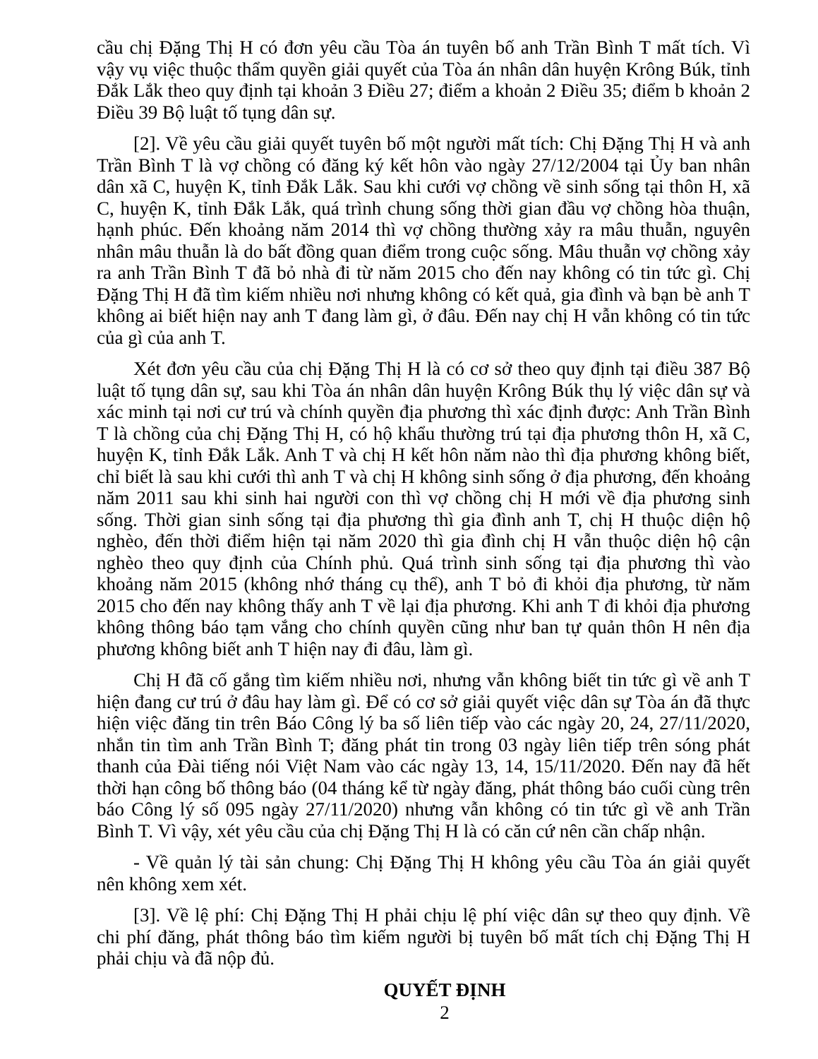cầu chị Đặng Thị H có đơn yêu cầu Tòa án tuyên bố anh Trần Bình T mất tích. Vì vậy vụ việc thuộc thẩm quyền giải quyết của Tòa án nhân dân huyện Krông Búk, tỉnh Đắk Lắk theo quy định tại khoản 3 Điều 27; điểm a khoản 2 Điều 35; điểm b khoản 2 Điều 39 Bộ luật tố tụng dân sự.
[2]. Về yêu cầu giải quyết tuyên bố một người mất tích: Chị Đặng Thị H và anh Trần Bình T là vợ chồng có đăng ký kết hôn vào ngày 27/12/2004 tại Ủy ban nhân dân xã C, huyện K, tỉnh Đắk Lắk. Sau khi cưới vợ chồng về sinh sống tại thôn H, xã C, huyện K, tỉnh Đắk Lắk, quá trình chung sống thời gian đầu vợ chồng hòa thuận, hạnh phúc. Đến khoảng năm 2014 thì vợ chồng thường xảy ra mâu thuẫn, nguyên nhân mâu thuẫn là do bất đồng quan điểm trong cuộc sống. Mâu thuẫn vợ chồng xảy ra anh Trần Bình T đã bỏ nhà đi từ năm 2015 cho đến nay không có tin tức gì. Chị Đặng Thị H đã tìm kiếm nhiều nơi nhưng không có kết quả, gia đình và bạn bè anh T không ai biết hiện nay anh T đang làm gì, ở đâu. Đến nay chị H vẫn không có tin tức của gì của anh T.
Xét đơn yêu cầu của chị Đặng Thị H là có cơ sở theo quy định tại điều 387 Bộ luật tố tụng dân sự, sau khi Tòa án nhân dân huyện Krông Búk thụ lý việc dân sự và xác minh tại nơi cư trú và chính quyền địa phương thì xác định được: Anh Trần Bình T là chồng của chị Đặng Thị H, có hộ khẩu thường trú tại địa phương thôn H, xã C, huyện K, tỉnh Đắk Lắk. Anh T và chị H kết hôn năm nào thì địa phương không biết, chỉ biết là sau khi cưới thì anh T và chị H không sinh sống ở địa phương, đến khoảng năm 2011 sau khi sinh hai người con thì vợ chồng chị H mới về địa phương sinh sống. Thời gian sinh sống tại địa phương thì gia đình anh T, chị H thuộc diện hộ nghèo, đến thời điểm hiện tại năm 2020 thì gia đình chị H vẫn thuộc diện hộ cận nghèo theo quy định của Chính phủ. Quá trình sinh sống tại địa phương thì vào khoảng năm 2015 (không nhớ tháng cụ thể), anh T bỏ đi khỏi địa phương, từ năm 2015 cho đến nay không thấy anh T về lại địa phương. Khi anh T đi khỏi địa phương không thông báo tạm vắng cho chính quyền cũng như ban tự quản thôn H nên địa phương không biết anh T hiện nay đi đâu, làm gì.
Chị H đã cố gắng tìm kiếm nhiều nơi, nhưng vẫn không biết tin tức gì về anh T hiện đang cư trú ở đâu hay làm gì. Để có cơ sở giải quyết việc dân sự Tòa án đã thực hiện việc đăng tin trên Báo Công lý ba số liên tiếp vào các ngày 20, 24, 27/11/2020, nhắn tin tìm anh Trần Bình T; đăng phát tin trong 03 ngày liên tiếp trên sóng phát thanh của Đài tiếng nói Việt Nam vào các ngày 13, 14, 15/11/2020. Đến nay đã hết thời hạn công bố thông báo (04 tháng kể từ ngày đăng, phát thông báo cuối cùng trên báo Công lý số 095 ngày 27/11/2020) nhưng vẫn không có tin tức gì về anh Trần Bình T. Vì vậy, xét yêu cầu của chị Đặng Thị H là có căn cứ nên cần chấp nhận.
- Về quản lý tài sản chung: Chị Đặng Thị H không yêu cầu Tòa án giải quyết nên không xem xét.
[3]. Về lệ phí: Chị Đặng Thị H phải chịu lệ phí việc dân sự theo quy định. Về chi phí đăng, phát thông báo tìm kiếm người bị tuyên bố mất tích chị Đặng Thị H phải chịu và đã nộp đủ.
QUYẾT ĐỊNH
2